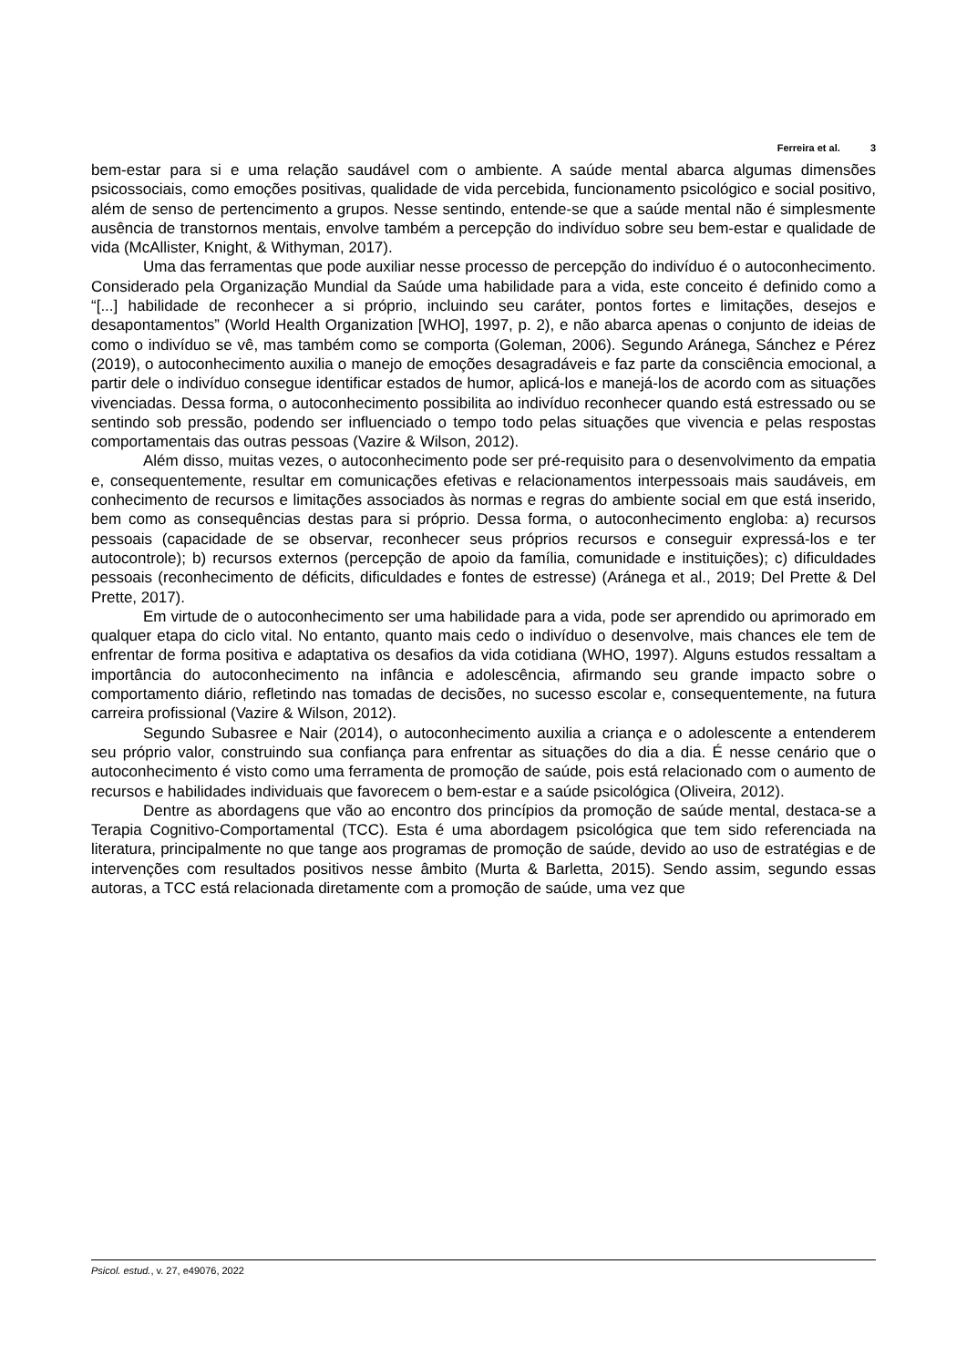Ferreira et al. 3
bem-estar para si e uma relação saudável com o ambiente. A saúde mental abarca algumas dimensões psicossociais, como emoções positivas, qualidade de vida percebida, funcionamento psicológico e social positivo, além de senso de pertencimento a grupos. Nesse sentindo, entende-se que a saúde mental não é simplesmente ausência de transtornos mentais, envolve também a percepção do indivíduo sobre seu bem-estar e qualidade de vida (McAllister, Knight, & Withyman, 2017).
Uma das ferramentas que pode auxiliar nesse processo de percepção do indivíduo é o autoconhecimento. Considerado pela Organização Mundial da Saúde uma habilidade para a vida, este conceito é definido como a “[...] habilidade de reconhecer a si próprio, incluindo seu caráter, pontos fortes e limitações, desejos e desapontamentos” (World Health Organization [WHO], 1997, p. 2), e não abarca apenas o conjunto de ideias de como o indivíduo se vê, mas também como se comporta (Goleman, 2006). Segundo Aránega, Sánchez e Pérez (2019), o autoconhecimento auxilia o manejo de emoções desagradáveis e faz parte da consciência emocional, a partir dele o indivíduo consegue identificar estados de humor, aplicá-los e manejá-los de acordo com as situações vivenciadas. Dessa forma, o autoconhecimento possibilita ao indivíduo reconhecer quando está estressado ou se sentindo sob pressão, podendo ser influenciado o tempo todo pelas situações que vivencia e pelas respostas comportamentais das outras pessoas (Vazire & Wilson, 2012).
Além disso, muitas vezes, o autoconhecimento pode ser pré-requisito para o desenvolvimento da empatia e, consequentemente, resultar em comunicações efetivas e relacionamentos interpessoais mais saudáveis, em conhecimento de recursos e limitações associados às normas e regras do ambiente social em que está inserido, bem como as consequências destas para si próprio. Dessa forma, o autoconhecimento engloba: a) recursos pessoais (capacidade de se observar, reconhecer seus próprios recursos e conseguir expressá-los e ter autocontrole); b) recursos externos (percepção de apoio da família, comunidade e instituições); c) dificuldades pessoais (reconhecimento de déficits, dificuldades e fontes de estresse) (Aránega et al., 2019; Del Prette & Del Prette, 2017).
Em virtude de o autoconhecimento ser uma habilidade para a vida, pode ser aprendido ou aprimorado em qualquer etapa do ciclo vital. No entanto, quanto mais cedo o indivíduo o desenvolve, mais chances ele tem de enfrentar de forma positiva e adaptativa os desafios da vida cotidiana (WHO, 1997). Alguns estudos ressaltam a importância do autoconhecimento na infância e adolescência, afirmando seu grande impacto sobre o comportamento diário, refletindo nas tomadas de decisões, no sucesso escolar e, consequentemente, na futura carreira profissional (Vazire & Wilson, 2012).
Segundo Subasree e Nair (2014), o autoconhecimento auxilia a criança e o adolescente a entenderem seu próprio valor, construindo sua confiança para enfrentar as situações do dia a dia. É nesse cenário que o autoconhecimento é visto como uma ferramenta de promoção de saúde, pois está relacionado com o aumento de recursos e habilidades individuais que favorecem o bem-estar e a saúde psicológica (Oliveira, 2012).
Dentre as abordagens que vão ao encontro dos princípios da promoção de saúde mental, destaca-se a Terapia Cognitivo-Comportamental (TCC). Esta é uma abordagem psicológica que tem sido referenciada na literatura, principalmente no que tange aos programas de promoção de saúde, devido ao uso de estratégias e de intervenções com resultados positivos nesse âmbito (Murta & Barletta, 2015). Sendo assim, segundo essas autoras, a TCC está relacionada diretamente com a promoção de saúde, uma vez que
Psicol. estud., v. 27, e49076, 2022